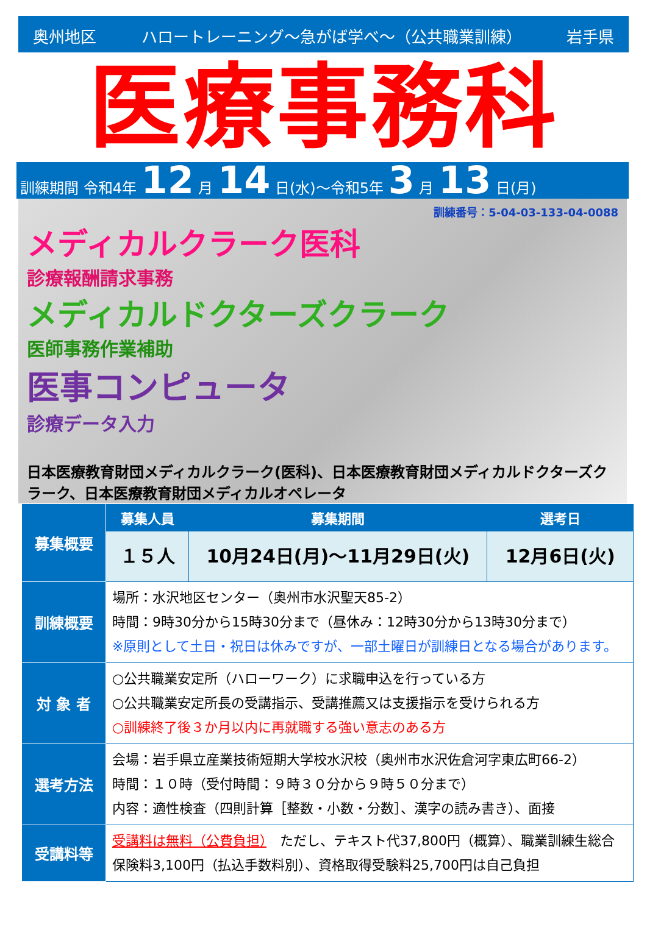奥州地区 ハロートレーニング～急がば学べ～（公共職業訓練） 岩手県
医療事務科
訓練期間 令和4年 12 月 14 日(水)～令和5年 3 月 13 日(月)
訓練番号：5-04-03-133-04-0088
メディカルクラーク医科
診療報酬請求事務
メディカルドクターズクラーク
医師事務作業補助
医事コンピュータ
診療データ入力
日本医療教育財団メディカルクラーク(医科)、日本医療教育財団メディカルドクターズクラーク、日本医療教育財団メディカルオペレータ
| 募集概要 | 募集人員 | 募集期間 | 選考日 |
| --- | --- | --- | --- |
| | １５人 | 10月24日(月)～11月29日(火) | 12月6日(火) |
| 訓練概要 | 場所：水沢地区センター（奥州市水沢聖天85-2） 時間：9時30分から15時30分まで（昼休み：12時30分から13時30分まで） ※原則として土日・祝日は休みですが、一部土曜日が訓練日となる場合があります。 | | |
| 対 象 者 | ○公共職業安定所（ハローワーク）に求職申込を行っている方 ○公共職業安定所長の受講指示、受講推薦又は支援指示を受けられる方 ○訓練終了後３か月以内に再就職する強い意志のある方 | | |
| 選考方法 | 会場：岩手県立産業技術短期大学校水沢校（奥州市水沢佐倉河字東広町66-2） 時間：１０時（受付時間：９時３０分から９時５０分まで） 内容：適性検査（四則計算［整数・小数・分数］、漢字の読み書き）、面接 | | |
| 受講料等 | 受講料は無料（公費負担） ただし、テキスト代37,800円（概算）、職業訓練生総合保険料3,100円（払込手数料別）、資格取得受験料25,700円は自己負担 | | |